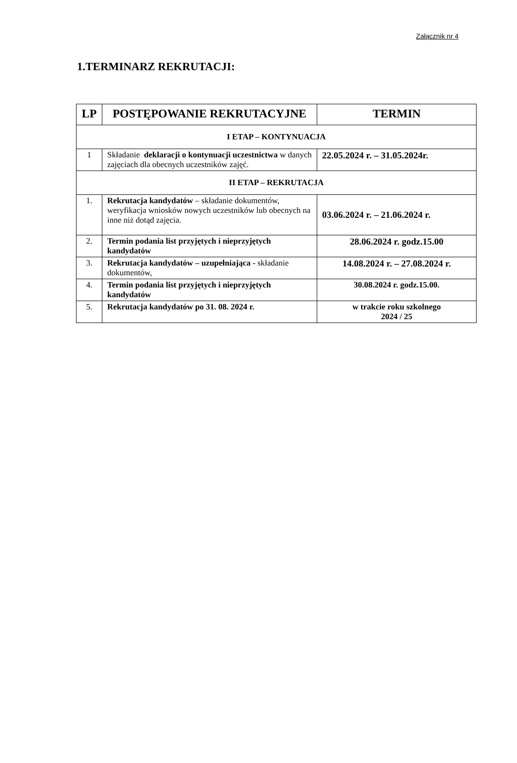Załącznik nr 4
1.TERMINARZ REKRUTACJI:
| LP | POSTĘPOWANIE REKRUTACYJNE | TERMIN |
| --- | --- | --- |
| I ETAP – KONTYNUACJA | | |
| 1 | Składanie deklaracji o kontynuacji uczestnictwa w danych zajęciach dla obecnych uczestników zajęć. | 22.05.2024 r. – 31.05.2024r. |
| II ETAP – REKRUTACJA | | |
| 1. | Rekrutacja kandydatów – składanie dokumentów, weryfikacja wniosków nowych uczestników lub obecnych na inne niż dotąd zajęcia. | 03.06.2024 r. – 21.06.2024 r. |
| 2. | Termin podania list przyjętych i nieprzyjętych kandydatów | 28.06.2024 r. godz.15.00 |
| 3. | Rekrutacja kandydatów – uzupełniająca - składanie dokumentów, | 14.08.2024 r. – 27.08.2024 r. |
| 4. | Termin podania list przyjętych i nieprzyjętych kandydatów | 30.08.2024 r. godz.15.00. |
| 5. | Rekrutacja kandydatów po 31. 08. 2024 r. | w trakcie roku szkolnego 2024 / 25 |